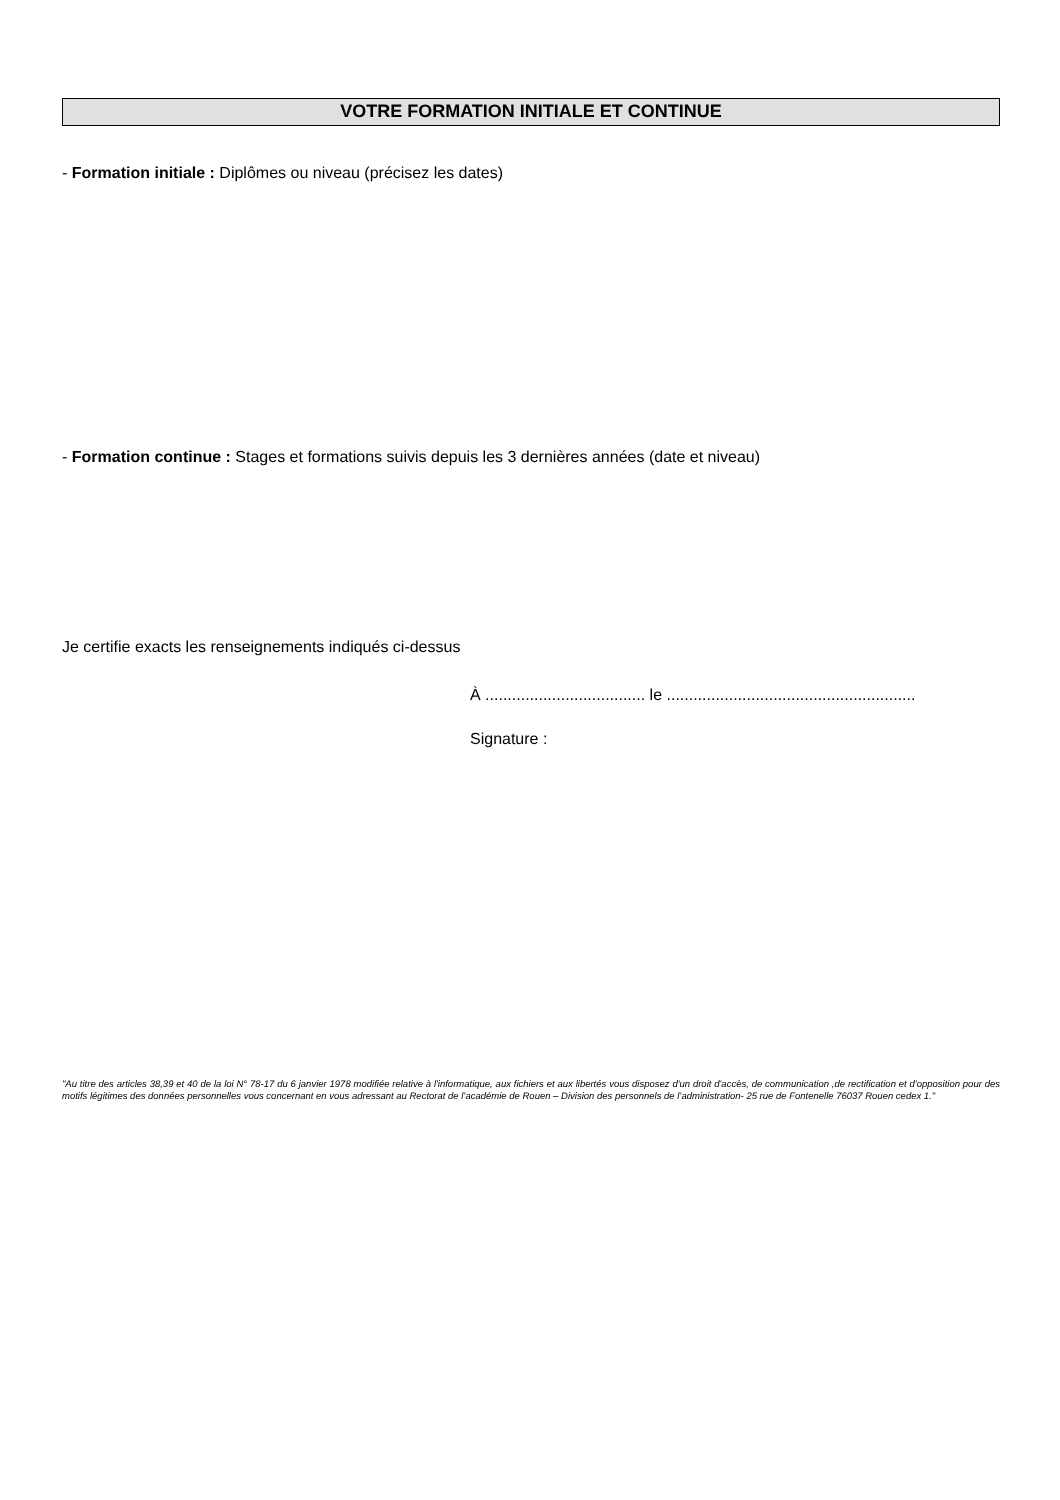VOTRE FORMATION INITIALE ET CONTINUE
- Formation initiale : Diplômes ou niveau (précisez les dates)
- Formation continue : Stages et formations suivis depuis les 3 dernières années (date et niveau)
Je certifie exacts les renseignements indiqués ci-dessus
À .................................... le ........................................................
Signature :
"Au titre des articles 38,39 et 40 de la loi N° 78-17 du 6 janvier 1978 modifiée relative à l'informatique, aux fichiers et aux libertés vous disposez d'un droit d'accès, de communication ,de rectification et d'opposition pour des motifs légitimes des données personnelles vous concernant en vous adressant au Rectorat de l’académie de Rouen – Division des personnels de l’administration- 25 rue de Fontenelle 76037 Rouen cedex 1."